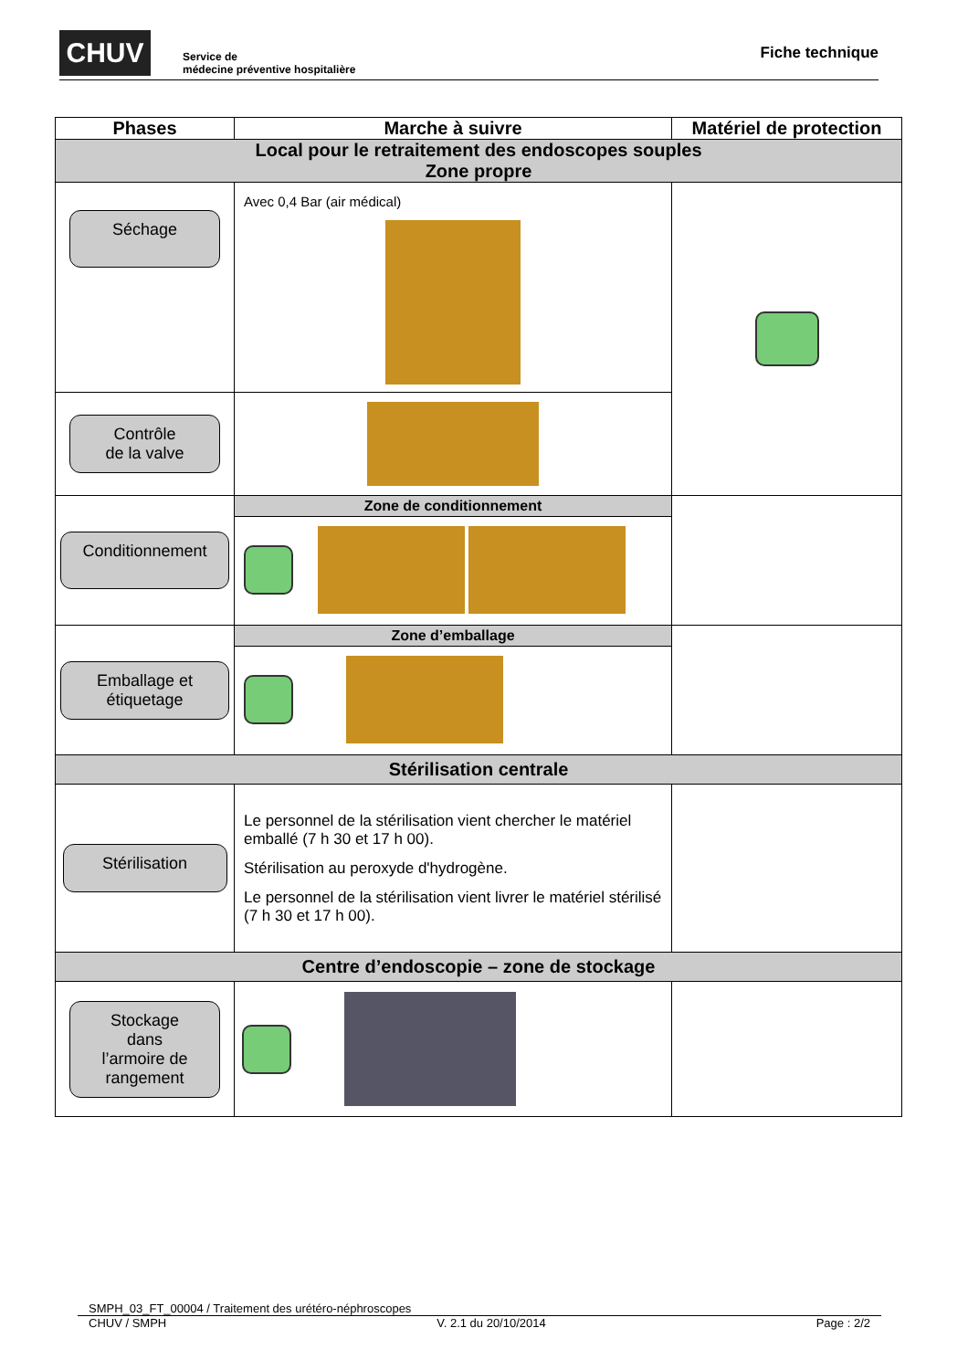CHUV
Service de
médecine préventive hospitalière
Fiche technique
| Phases | Marche à suivre | Matériel de protection |
| --- | --- | --- |
| Local pour le retraitement des endoscopes souples Zone propre | | |
| Séchage | Avec 0,4 Bar (air médical) | |
| Contrôle de la valve | | |
| Conditionnement | Zone de conditionnement | |
| Emballage et étiquetage | Zone d’emballage | |
| Stérilisation centrale | | |
| Stérilisation | Le personnel de la stérilisation vient chercher le matériel emballé (7 h 30 et 17 h 00). Stérilisation au peroxyde d'hydrogène. Le personnel de la stérilisation vient livrer le matériel stérilisé (7 h 30 et 17 h 00). | |
| Centre d’endoscopie – zone de stockage | | |
| Stockage dans l’armoire de rangement | | |
SMPH_03_FT_00004 / Traitement des urétéro-néphroscopes
CHUV / SMPH V. 2.1 du 20/10/2014 Page : 2/2